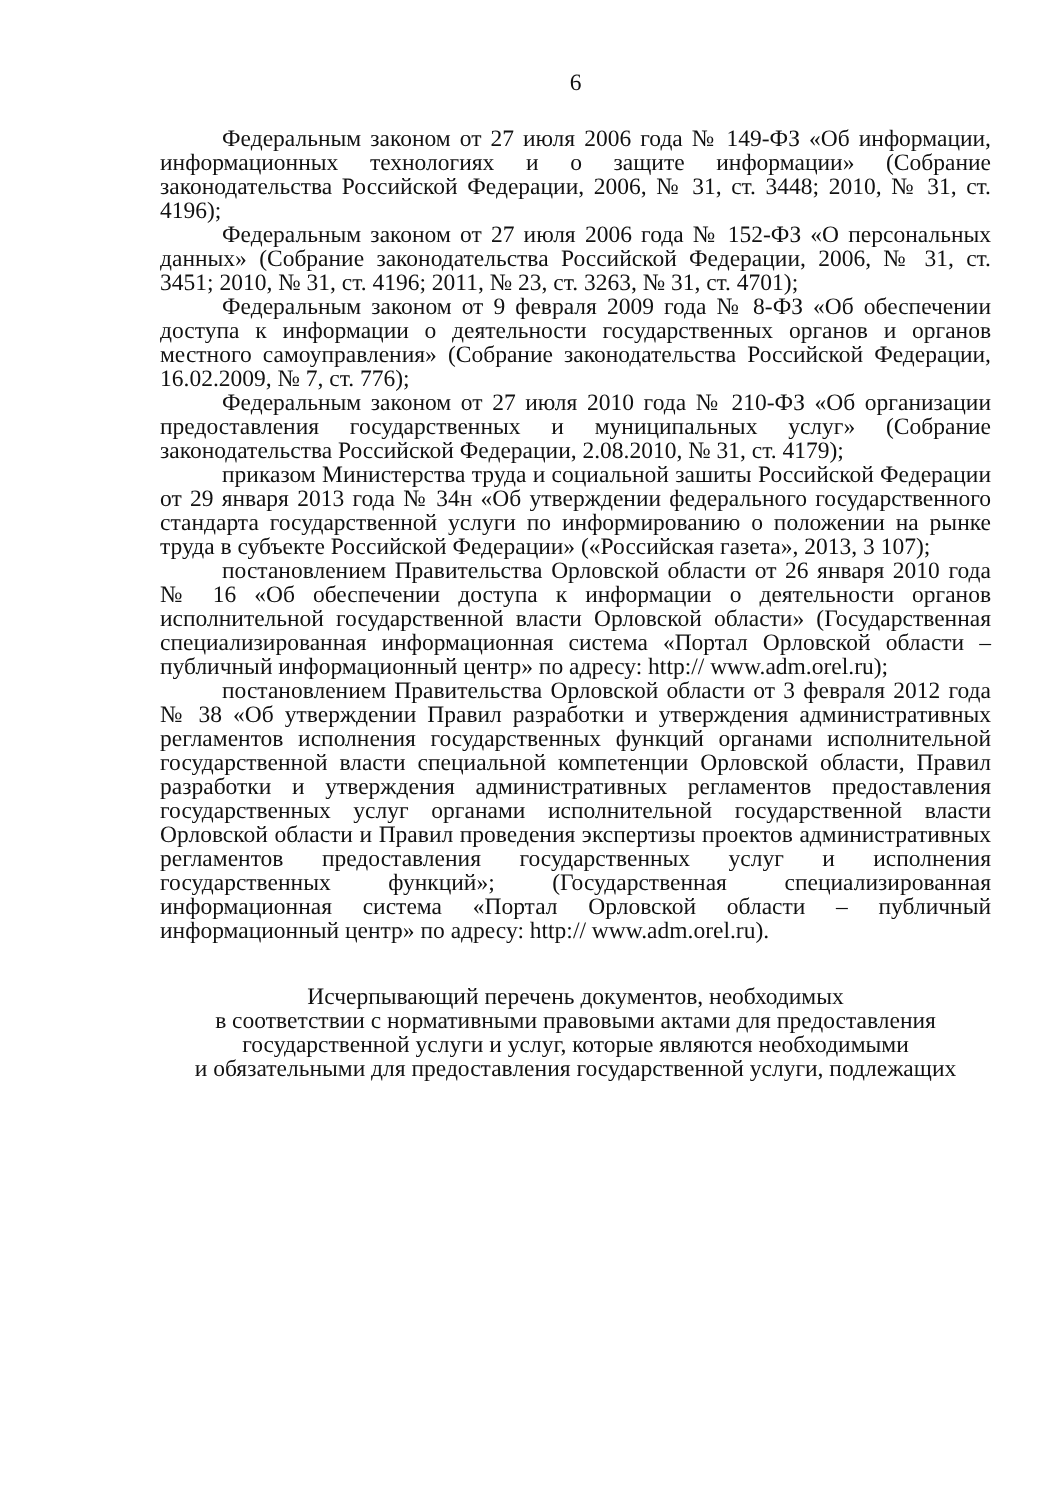6
Федеральным законом от 27 июля 2006 года № 149-ФЗ «Об информации, информационных технологиях и о защите информации» (Собрание законодательства Российской Федерации, 2006, № 31, ст. 3448; 2010, № 31, ст. 4196);
Федеральным законом от 27 июля 2006 года № 152-ФЗ «О персональных данных» (Собрание законодательства Российской Федерации, 2006, № 31, ст. 3451; 2010, № 31, ст. 4196; 2011, № 23, ст. 3263, № 31, ст. 4701);
Федеральным законом от 9 февраля 2009 года № 8-ФЗ «Об обеспечении доступа к информации о деятельности государственных органов и органов местного самоуправления» (Собрание законодательства Российской Федерации, 16.02.2009, № 7, ст. 776);
Федеральным законом от 27 июля 2010 года № 210-ФЗ «Об организации предоставления государственных и муниципальных услуг» (Собрание законодательства Российской Федерации, 2.08.2010, № 31, ст. 4179);
приказом Министерства труда и социальной зашиты Российской Федерации от 29 января 2013 года № 34н «Об утверждении федерального государственного стандарта государственной услуги по информированию о положении на рынке труда в субъекте Российской Федерации» («Российская газета», 2013, 3 107);
постановлением Правительства Орловской области от 26 января 2010 года № 16 «Об обеспечении доступа к информации о деятельности органов исполнительной государственной власти Орловской области» (Государственная специализированная информационная система «Портал Орловской области – публичный информационный центр» по адресу: http:// www.adm.orel.ru);
постановлением Правительства Орловской области от 3 февраля 2012 года № 38 «Об утверждении Правил разработки и утверждения административных регламентов исполнения государственных функций органами исполнительной государственной власти специальной компетенции Орловской области, Правил разработки и утверждения административных регламентов предоставления государственных услуг органами исполнительной государственной власти Орловской области и Правил проведения экспертизы проектов административных регламентов предоставления государственных услуг и исполнения государственных функций»; (Государственная специализированная информационная система «Портал Орловской области – публичный информационный центр» по адресу: http:// www.adm.orel.ru).
Исчерпывающий перечень документов, необходимых
в соответствии с нормативными правовыми актами для предоставления
государственной услуги и услуг, которые являются необходимыми
и обязательными для предоставления государственной услуги, подлежащих